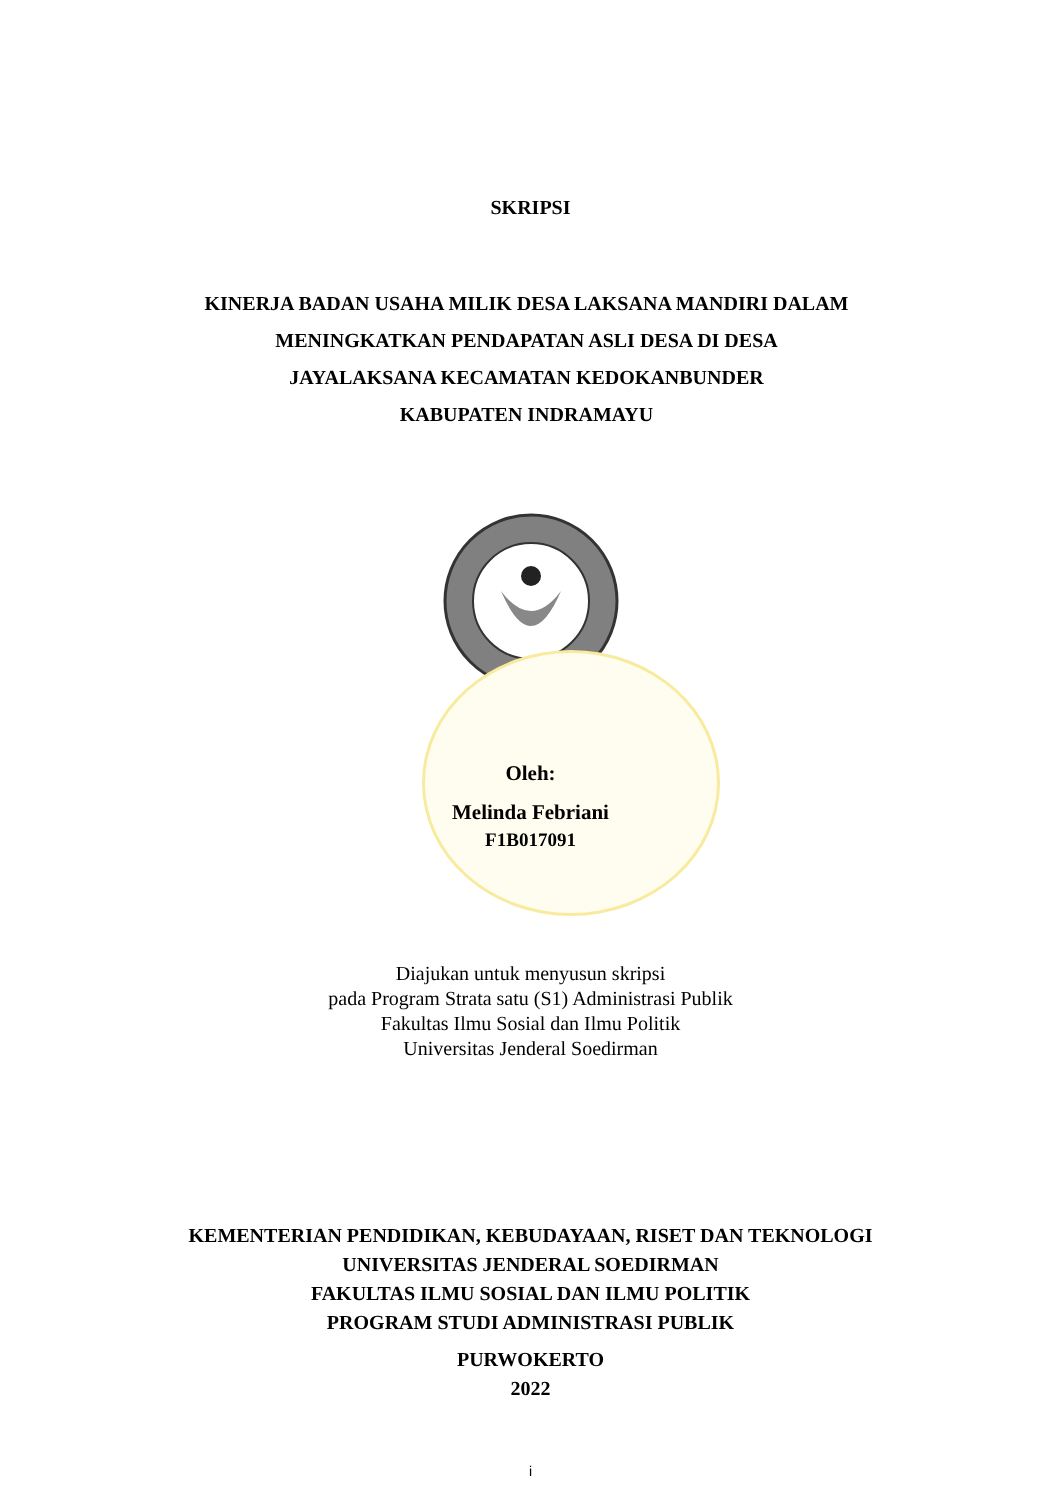SKRIPSI
KINERJA BADAN USAHA MILIK DESA LAKSANA MANDIRI DALAM
MENINGKATKAN PENDAPATAN ASLI DESA DI DESA
JAYALAKSANA KECAMATAN KEDOKANBUNDER
KABUPATEN INDRAMAYU
Oleh:
Melinda Febriani
F1B017091
Diajukan untuk menyusun skripsi
pada Program Strata satu (S1) Administrasi Publik
Fakultas Ilmu Sosial dan Ilmu Politik
Universitas Jenderal Soedirman
KEMENTERIAN PENDIDIKAN, KEBUDAYAAN, RISET DAN TEKNOLOGI
UNIVERSITAS JENDERAL SOEDIRMAN
FAKULTAS ILMU SOSIAL DAN ILMU POLITIK
PROGRAM STUDI ADMINISTRASI PUBLIK
PURWOKERTO
2022
i